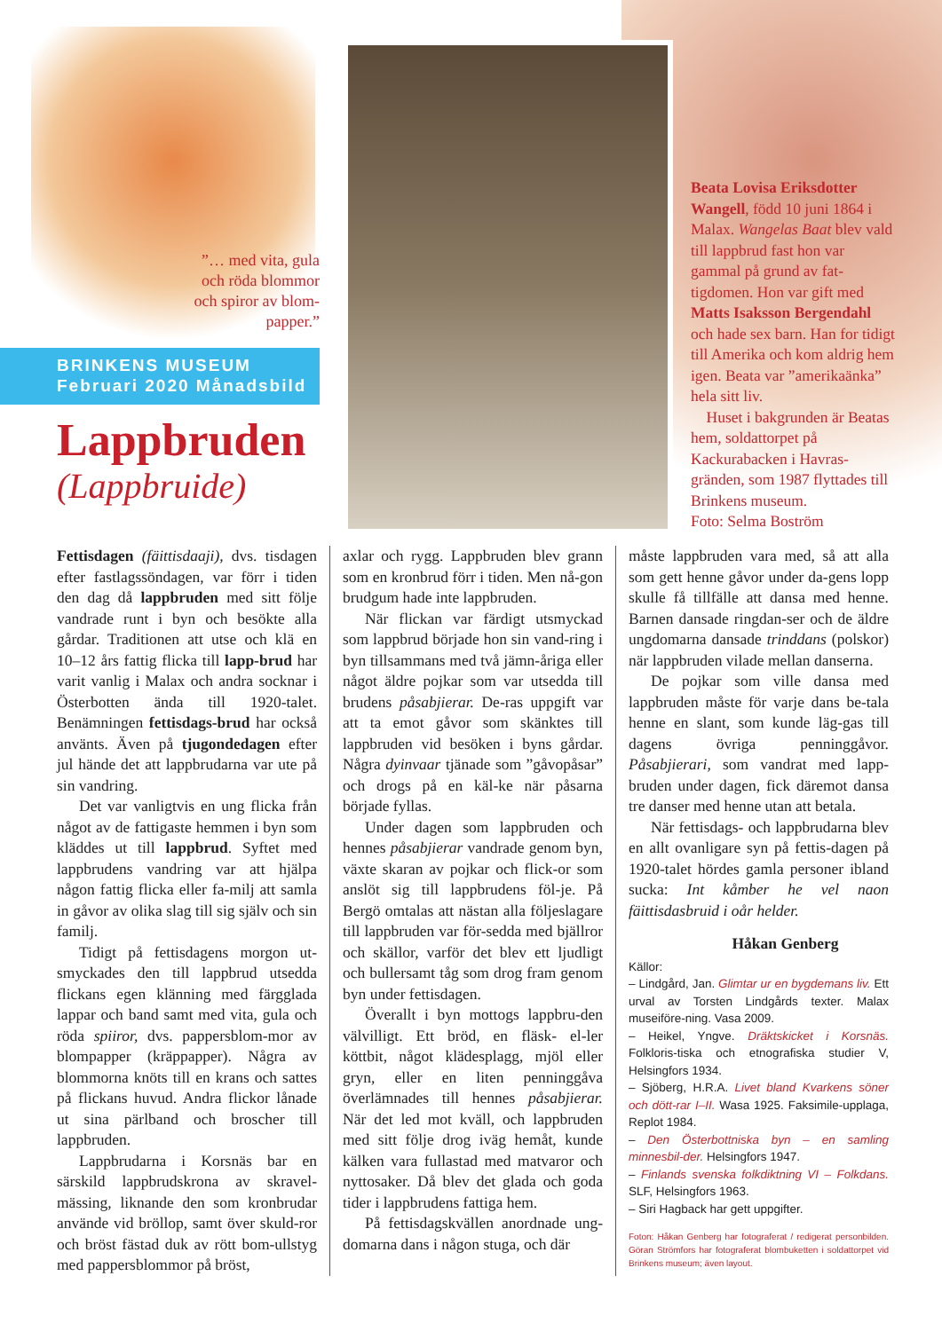”… med vita, gula och röda blommor och spiror av blom-papper.”
BRINKENS MUSEUM
Februari 2020 Månadsbild
Lappbruden
(Lappbruide)
Beata Lovisa Eriksdotter Wangell, född 10 juni 1864 i Malax. Wangelas Baat blev vald till lappbrud fast hon var gammal på grund av fat-tigdomen. Hon var gift med Matts Isaksson Bergendahl och hade sex barn. Han for tidigt till Amerika och kom aldrig hem igen. Beata var ”amerikaänka” hela sitt liv.
Huset i bakgrunden är Beatas hem, soldattorpet på Kackurabacken i Havras-gränden, som 1987 flyttades till Brinkens museum.
Foto: Selma Boström
Fettisdagen (fäittisdaaji), dvs. tisdagen efter fastlagssöndagen, var förr i tiden den dag då lappbruden med sitt följe vandrade runt i byn och besökte alla gårdar. Traditionen att utse och klä en 10–12 års fattig flicka till lapp-brud har varit vanlig i Malax och andra socknar i Österbotten ända till 1920-talet. Benämningen fettisdags-brud har också använts. Även på tjugondedagen efter jul hände det att lappbrudarna var ute på sin vandring.
Det var vanligtvis en ung flicka från något av de fattigaste hemmen i byn som kläddes ut till lappbrud. Syftet med lappbrudens vandring var att hjälpa någon fattig flicka eller fa-milj att samla in gåvor av olika slag till sig själv och sin familj.
Tidigt på fettisdagens morgon ut-smyckades den till lappbrud utsedda flickans egen klänning med färgglada lappar och band samt med vita, gula och röda spiiror, dvs. pappersblom-mor av blompapper (kräppapper). Några av blommorna knöts till en krans och sattes på flickans huvud. Andra flickor lånade ut sina pärlband och broscher till lappbruden.
Lappbrudarna i Korsnäs bar en särskild lappbrudskrona av skravel-mässing, liknande den som kronbrudar använde vid bröllop, samt över skuld-ror och bröst fästad duk av rött bom-ullstyg med pappersblommor på bröst,
axlar och rygg. Lappbruden blev grann som en kronbrud förr i tiden. Men nå-gon brudgum hade inte lappbruden.
När flickan var färdigt utsmyckad som lappbrud började hon sin vand-ring i byn tillsammans med två jämn-åriga eller något äldre pojkar som var utsedda till brudens påsabjierar. De-ras uppgift var att ta emot gåvor som skänktes till lappbruden vid besöken i byns gårdar. Några dyinvaar tjänade som ”gåvopåsar” och drogs på en käl-ke när påsarna började fyllas.
Under dagen som lappbruden och hennes påsabjierar vandrade genom byn, växte skaran av pojkar och flick-or som anslöt sig till lappbrudens föl-je. På Bergö omtalas att nästan alla följeslagare till lappbruden var för-sedda med bjällror och skällor, varför det blev ett ljudligt och bullersamt tåg som drog fram genom byn under fettisdagen.
Överallt i byn mottogs lappbru-den välvilligt. Ett bröd, en fläsk- el-ler köttbit, något klädesplagg, mjöl eller gryn, eller en liten penninggåva överlämnades till hennes påsabjierar. När det led mot kväll, och lappbruden med sitt följe drog iväg hemåt, kunde kälken vara fullastad med matvaror och nyttosaker. Då blev det glada och goda tider i lappbrudens fattiga hem.
På fettisdagskvällen anordnade ung-domarna dans i någon stuga, och där
måste lappbruden vara med, så att alla som gett henne gåvor under da-gens lopp skulle få tillfälle att dansa med henne. Barnen dansade ringdan-ser och de äldre ungdomarna dansade trinddans (polskor) när lappbruden vilade mellan danserna.
De pojkar som ville dansa med lappbruden måste för varje dans be-tala henne en slant, som kunde läg-gas till dagens övriga penninggåvor. Påsabjierari, som vandrat med lapp-bruden under dagen, fick däremot dansa tre danser med henne utan att betala.
När fettisdags- och lappbrudarna blev en allt ovanligare syn på fettis-dagen på 1920-talet hördes gamla personer ibland sucka: Int kåmber he vel naon fäittisdasbruid i oår helder.
Håkan Genberg
Källor:
– Lindgård, Jan. Glimtar ur en bygdemans liv. Ett urval av Torsten Lindgårds texter. Malax museiföre-ning. Vasa 2009.
– Heikel, Yngve. Dräktskicket i Korsnäs. Folkloris-tiska och etnografiska studier V, Helsingfors 1934.
– Sjöberg, H.R.A. Livet bland Kvarkens söner och dött-rar I–II. Wasa 1925. Faksimile-upplaga, Replot 1984.
– Den Österbottniska byn – en samling minnesbil-der. Helsingfors 1947.
– Finlands svenska folkdiktning VI – Folkdans. SLF, Helsingfors 1963.
– Siri Hagback har gett uppgifter.
Foton: Håkan Genberg har fotograferat / redigerat personbilden. Göran Strömfors har fotograferat blombuketten i soldattorpet vid Brinkens museum; även layout.